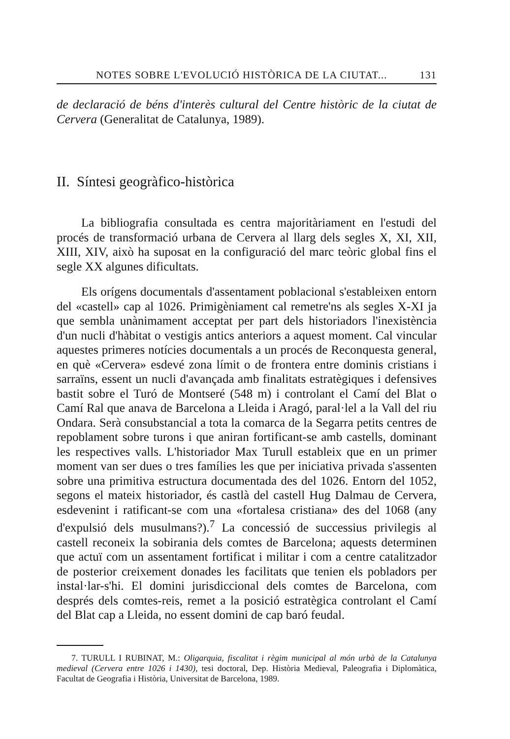NOTES SOBRE L'EVOLUCIÓ HISTÒRICA DE LA CIUTAT... 131
de declaració de béns d'interès cultural del Centre històric de la ciutat de Cervera (Generalitat de Catalunya, 1989).
II. Síntesi geogràfico-històrica
La bibliografia consultada es centra majoritàriament en l'estudi del procés de transformació urbana de Cervera al llarg dels segles X, XI, XII, XIII, XIV, això ha suposat en la configuració del marc teòric global fins el segle XX algunes dificultats.
Els orígens documentals d'assentament poblacional s'estableixen entorn del «castell» cap al 1026. Primigèniament cal remetre'ns als segles X-XI ja que sembla unànimament acceptat per part dels historiadors l'inexistència d'un nucli d'hàbitat o vestigis antics anteriors a aquest moment. Cal vincular aquestes primeres notícies documentals a un procés de Reconquesta general, en què «Cervera» esdevé zona límit o de frontera entre dominis cristians i sarraïns, essent un nucli d'avançada amb finalitats estratègiques i defensives bastit sobre el Turó de Montseré (548 m) i controlant el Camí del Blat o Camí Ral que anava de Barcelona a Lleida i Aragó, paral·lel a la Vall del riu Ondara. Serà consubstancial a tota la comarca de la Segarra petits centres de repoblament sobre turons i que aniran fortificant-se amb castells, dominant les respectives valls. L'historiador Max Turull estableix que en un primer moment van ser dues o tres famílies les que per iniciativa privada s'assenten sobre una primitiva estructura documentada des del 1026. Entorn del 1052, segons el mateix historiador, és castlà del castell Hug Dalmau de Cervera, esdevenint i ratificant-se com una «fortalesa cristiana» des del 1068 (any d'expulsió dels musulmans?).<sup>7</sup> La concessió de successius privilegis al castell reconeix la sobirania dels comtes de Barcelona; aquests determinen que actuï com un assentament fortificat i militar i com a centre catalitzador de posterior creixement donades les facilitats que tenien els pobladors per instal·lar-s'hi. El domini jurisdiccional dels comtes de Barcelona, com després dels comtes-reis, remet a la posició estratègica controlant el Camí del Blat cap a Lleida, no essent domini de cap baró feudal.
7. TURULL I RUBINAT, M.: Oligarquia, fiscalitat i règim municipal al món urbà de la Catalunya medieval (Cervera entre 1026 i 1430), tesi doctoral, Dep. Història Medieval, Paleografia i Diplomàtica, Facultat de Geografia i Història, Universitat de Barcelona, 1989.